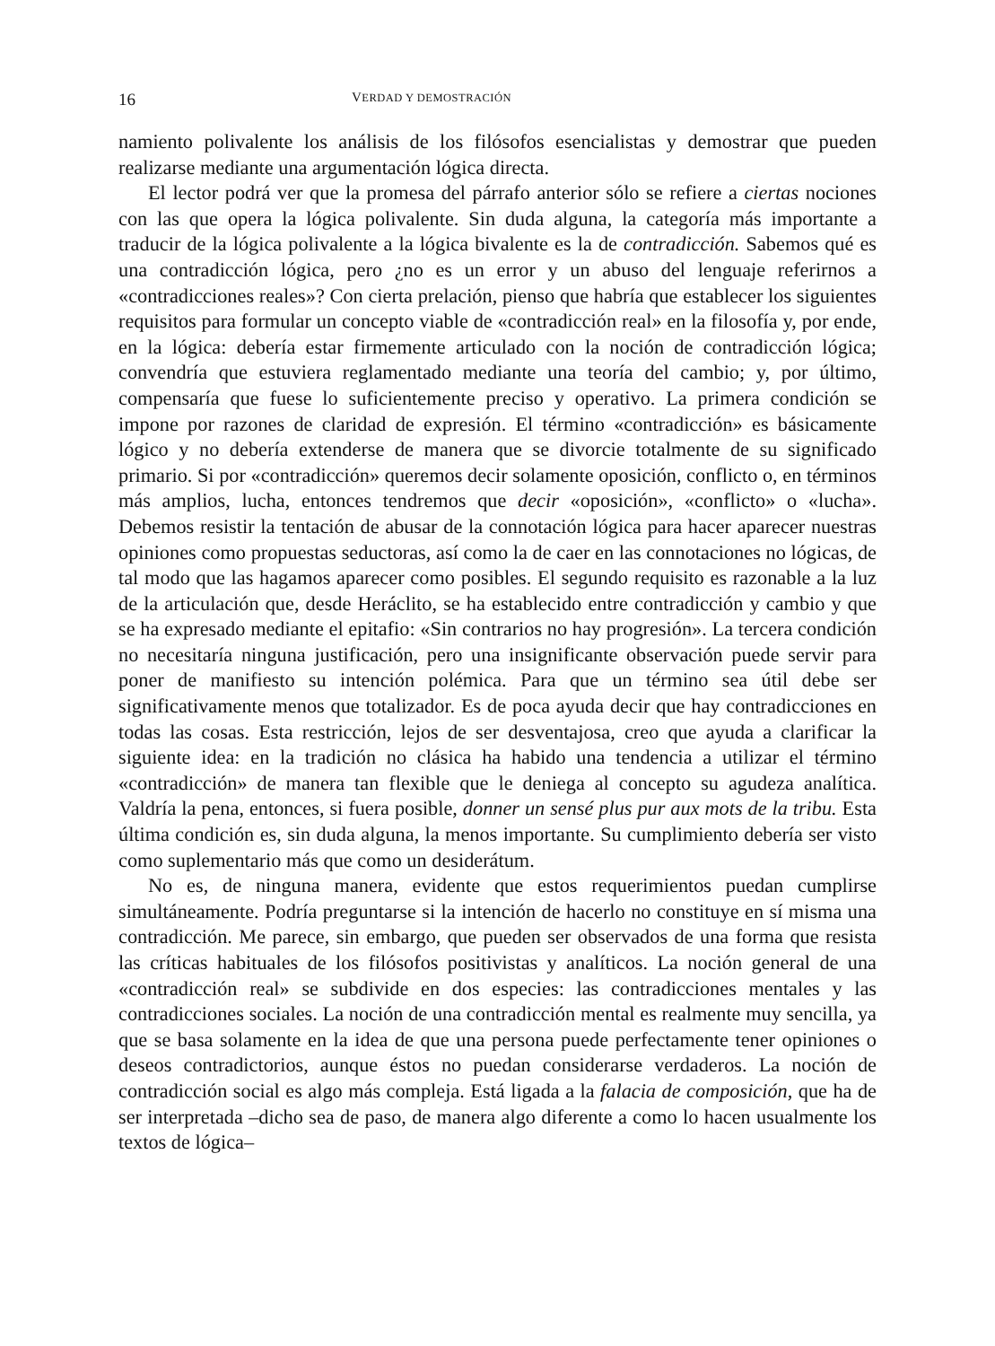16 VERDAD Y DEMOSTRACIÓN
namiento polivalente los análisis de los filósofos esencialistas y demostrar que pueden realizarse mediante una argumentación lógica directa.
El lector podrá ver que la promesa del párrafo anterior sólo se refiere a ciertas nociones con las que opera la lógica polivalente. Sin duda alguna, la categoría más importante a traducir de la lógica polivalente a la lógica bivalente es la de contradicción. Sabemos qué es una contradicción lógica, pero ¿no es un error y un abuso del lenguaje referirnos a «contradicciones reales»? Con cierta prelación, pienso que habría que establecer los siguientes requisitos para formular un concepto viable de «contradicción real» en la filosofía y, por ende, en la lógica: debería estar firmemente articulado con la noción de contradicción lógica; convendría que estuviera reglamentado mediante una teoría del cambio; y, por último, compensaría que fuese lo suficientemente preciso y operativo. La primera condición se impone por razones de claridad de expresión. El término «contradicción» es básicamente lógico y no debería extenderse de manera que se divorcie totalmente de su significado primario. Si por «contradicción» queremos decir solamente oposición, conflicto o, en términos más amplios, lucha, entonces tendremos que decir «oposición», «conflicto» o «lucha». Debemos resistir la tentación de abusar de la connotación lógica para hacer aparecer nuestras opiniones como propuestas seductoras, así como la de caer en las connotaciones no lógicas, de tal modo que las hagamos aparecer como posibles. El segundo requisito es razonable a la luz de la articulación que, desde Heráclito, se ha establecido entre contradicción y cambio y que se ha expresado mediante el epitafio: «Sin contrarios no hay progresión». La tercera condición no necesitaría ninguna justificación, pero una insignificante observación puede servir para poner de manifiesto su intención polémica. Para que un término sea útil debe ser significativamente menos que totalizador. Es de poca ayuda decir que hay contradicciones en todas las cosas. Esta restricción, lejos de ser desventajosa, creo que ayuda a clarificar la siguiente idea: en la tradición no clásica ha habido una tendencia a utilizar el término «contradicción» de manera tan flexible que le deniega al concepto su agudeza analítica. Valdría la pena, entonces, si fuera posible, donner un sensé plus pur aux mots de la tribu. Esta última condición es, sin duda alguna, la menos importante. Su cumplimiento debería ser visto como suplementario más que como un desiderátum.
No es, de ninguna manera, evidente que estos requerimientos puedan cumplirse simultáneamente. Podría preguntarse si la intención de hacerlo no constituye en sí misma una contradicción. Me parece, sin embargo, que pueden ser observados de una forma que resista las críticas habituales de los filósofos positivistas y analíticos. La noción general de una «contradicción real» se subdivide en dos especies: las contradicciones mentales y las contradicciones sociales. La noción de una contradicción mental es realmente muy sencilla, ya que se basa solamente en la idea de que una persona puede perfectamente tener opiniones o deseos contradictorios, aunque éstos no puedan considerarse verdaderos. La noción de contradicción social es algo más compleja. Está ligada a la falacia de composición, que ha de ser interpretada –dicho sea de paso, de manera algo diferente a como lo hacen usualmente los textos de lógica–